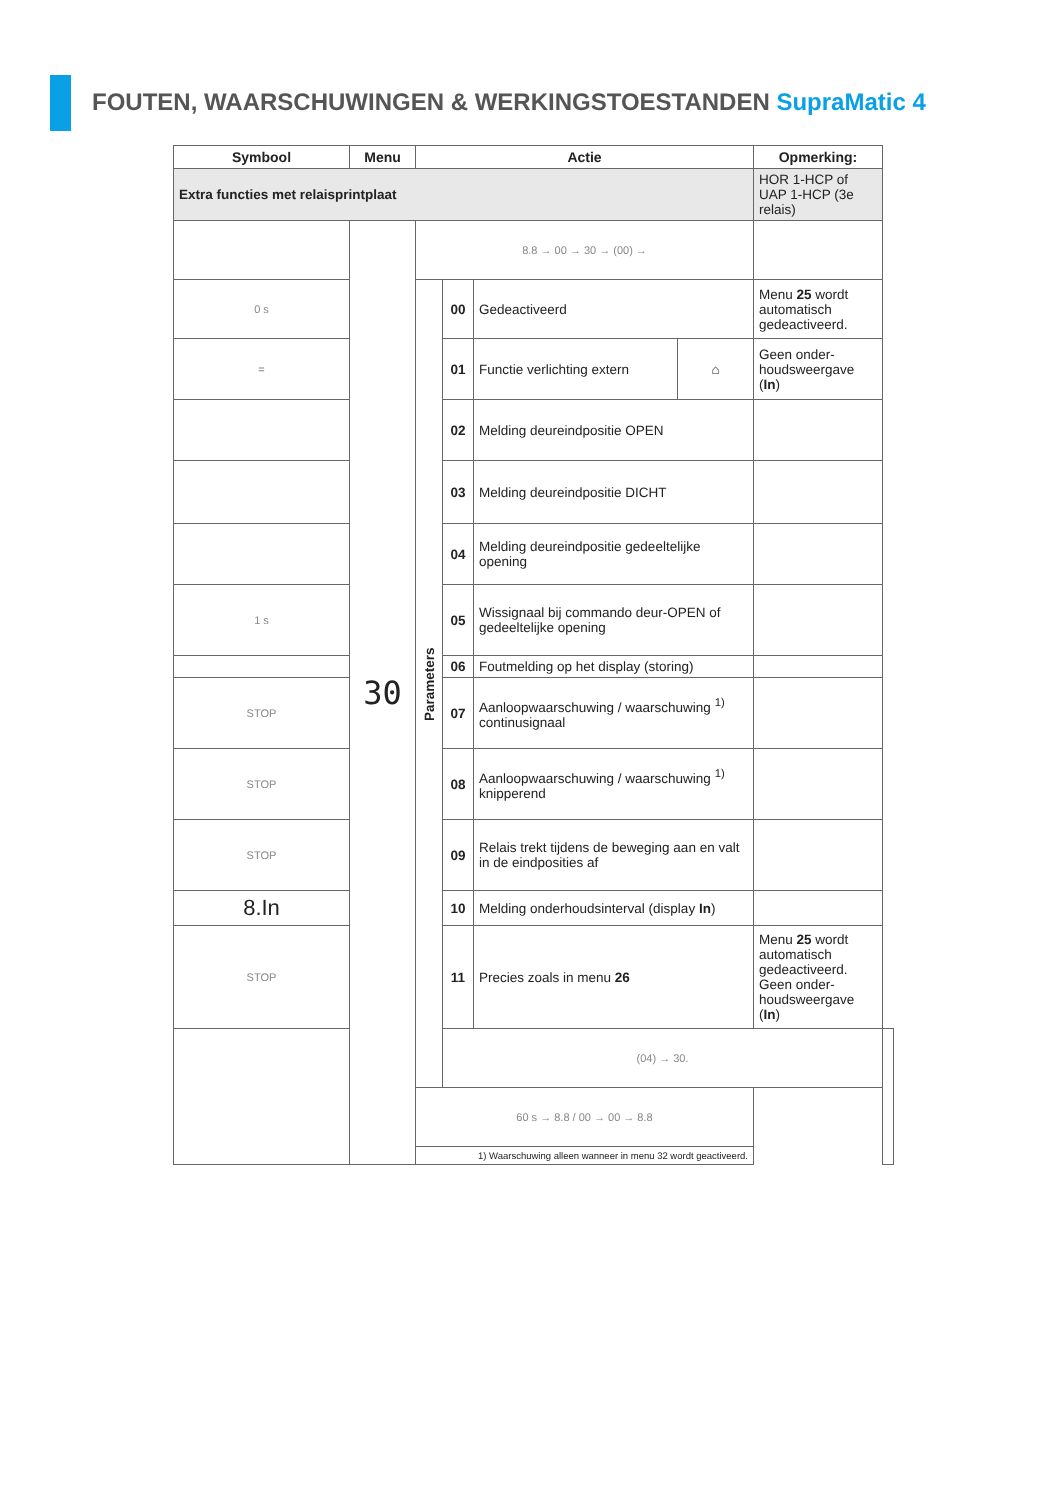FOUTEN, WAARSCHUWINGEN & WERKINGSTOESTANDEN SupraMatic 4
| Symbool | Menu | Actie | | | | Opmerking: | |
| --- | --- | --- | --- | --- | --- | --- | --- |
| Extra functies met relaisprintplaat | | | | | | HOR 1-HCP of UAP 1-HCP (3e relais) | |
| | 30 | 8.8 → 00 → 30 → (00) → | | | | | |
| 0 s | | Parameters | 00 | Gedeactiveerd | | Menu 25 wordt automatisch gedeactiveerd. | |
| = | | | 01 | Functie verlichting extern | ⌂ | Geen onder-houdsweergave ( In ) | |
| | | | 02 | Melding deureindpositie OPEN | | | |
| | | | 03 | Melding deureindpositie DICHT | | | |
| | | | 04 | Melding deureindpositie gedeeltelijke opening | | | |
| 1 s | | | 05 | Wissignaal bij commando deur-OPEN of gedeeltelijke opening | | | |
| | | | 06 | Foutmelding op het display (storing) | | | |
| STOP | | | 07 | Aanloopwaarschuwing / waarschuwing <sup>1)</sup> continusignaal | | | |
| STOP | | | 08 | Aanloopwaarschuwing / waarschuwing <sup>1)</sup> knipperend | | | |
| STOP | | | 09 | Relais trekt tijdens de beweging aan en valt in de eindposities af | | | |
| 8.In | | | 10 | Melding onderhoudsinterval (display In ) | | | |
| STOP | | | 11 | Precies zoals in menu 26 | | Menu 25 wordt automatisch gedeactiveerd. Geen onder-houdsweergave ( In ) | |
| | | | (04) → 30. | | | | |
| | | 60 s → 8.8 / 00 → 00 → 8.8 | | | | | |
| | | 1) Waarschuwing alleen wanneer in menu 32 wordt geactiveerd. | | | | | |